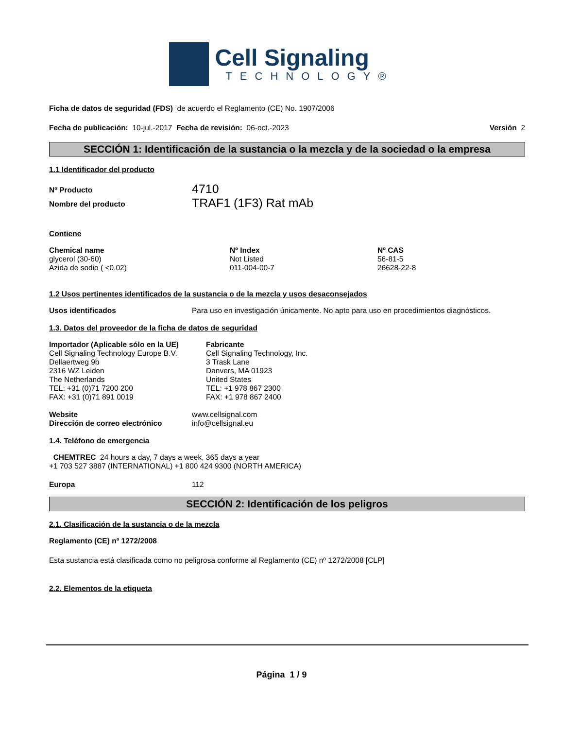Cell Signaling
TECHNOLOGY®
Ficha de datos de seguridad (FDS) de acuerdo el Reglamento (CE) No. 1907/2006
Fecha de publicación: 10-jul.-2017 Fecha de revisión: 06-oct.-2023 Versión 2
SECCIÓN 1: Identificación de la sustancia o la mezcla y de la sociedad o la empresa
1.1 Identificador del producto
| Nº Producto | 4710 |
| Nombre del producto | TRAF1 (1F3) Rat mAb |
Contiene
| Chemical name | Nº Index | Nº CAS |
| --- | --- | --- |
| glycerol (30-60) | Not Listed | 56-81-5 |
| Azida de sodio ( <0.02) | 011-004-00-7 | 26628-22-8 |
1.2 Usos pertinentes identificados de la sustancia o de la mezcla y usos desaconsejados
| Usos identificados | Para uso en investigación únicamente. No apto para uso en procedimientos diagnósticos. |
1.3. Datos del proveedor de la ficha de datos de seguridad
| Importador (Aplicable sólo en la UE) Cell Signaling Technology Europe B.V. Dellaertweg 9b 2316 WZ Leiden The Netherlands TEL: +31 (0)71 7200 200 FAX: +31 (0)71 891 0019 | Fabricante Cell Signaling Technology, Inc. 3 Trask Lane Danvers, MA 01923 United States TEL: +1 978 867 2300 FAX: +1 978 867 2400 |
| Website | www.cellsignal.com |
| Dirección de correo electrónico | info@cellsignal.eu |
1.4. Teléfono de emergencia
CHEMTREC 24 hours a day, 7 days a week, 365 days a year
+1 703 527 3887 (INTERNATIONAL) +1 800 424 9300 (NORTH AMERICA)
| Europa | 112 |
SECCIÓN 2: Identificación de los peligros
2.1. Clasificación de la sustancia o de la mezcla
Reglamento (CE) nº 1272/2008
Esta sustancia está clasificada como no peligrosa conforme al Reglamento (CE) nº 1272/2008 [CLP]
2.2. Elementos de la etiqueta
Página 1 / 9